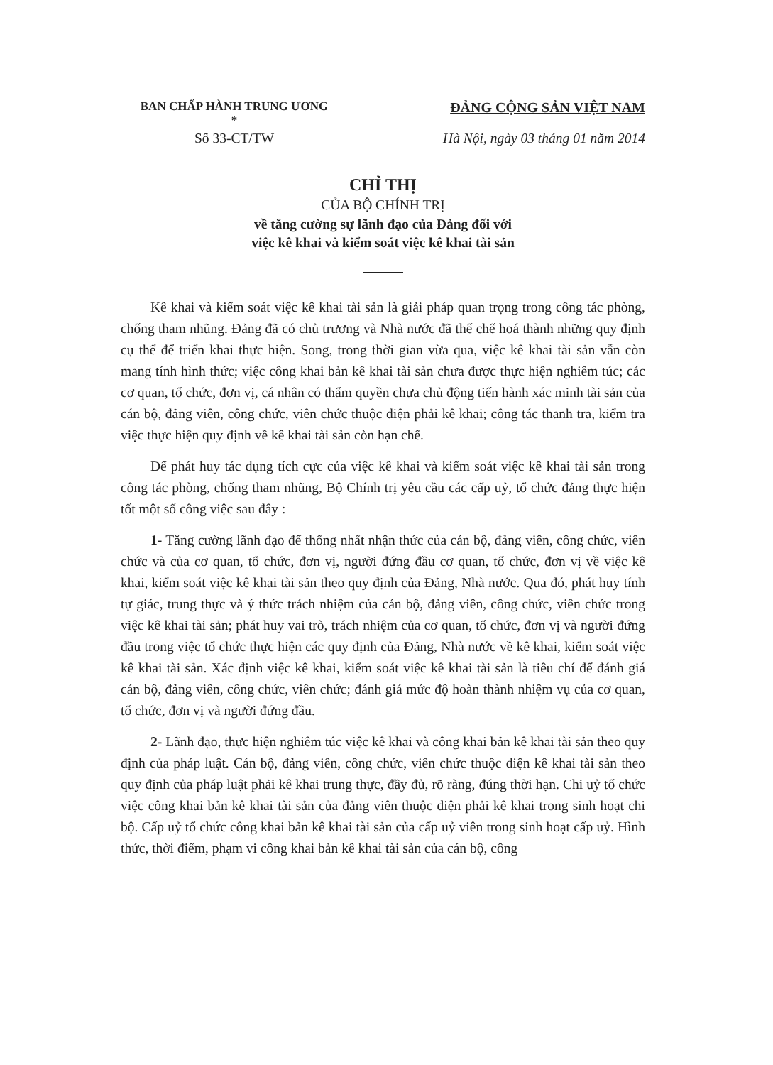BAN CHẤP HÀNH TRUNG ƯƠNG
*
ĐẢNG CỘNG SẢN VIỆT NAM
Số 33-CT/TW Hà Nội, ngày 03 tháng 01 năm 2014
CHỈ THỊ
CỦA BỘ CHÍNH TRỊ
về tăng cường sự lãnh đạo của Đảng đối với
việc kê khai và kiểm soát việc kê khai tài sản
Kê khai và kiểm soát việc kê khai tài sản là giải pháp quan trọng trong công tác phòng, chống tham nhũng. Đảng đã có chủ trương và Nhà nước đã thể chế hoá thành những quy định cụ thể để triển khai thực hiện. Song, trong thời gian vừa qua, việc kê khai tài sản vẫn còn mang tính hình thức; việc công khai bản kê khai tài sản chưa được thực hiện nghiêm túc; các cơ quan, tổ chức, đơn vị, cá nhân có thẩm quyền chưa chủ động tiến hành xác minh tài sản của cán bộ, đảng viên, công chức, viên chức thuộc diện phải kê khai; công tác thanh tra, kiểm tra việc thực hiện quy định về kê khai tài sản còn hạn chế.
Để phát huy tác dụng tích cực của việc kê khai và kiểm soát việc kê khai tài sản trong công tác phòng, chống tham nhũng, Bộ Chính trị yêu cầu các cấp uỷ, tổ chức đảng thực hiện tốt một số công việc sau đây :
1- Tăng cường lãnh đạo để thống nhất nhận thức của cán bộ, đảng viên, công chức, viên chức và của cơ quan, tổ chức, đơn vị, người đứng đầu cơ quan, tổ chức, đơn vị về việc kê khai, kiểm soát việc kê khai tài sản theo quy định của Đảng, Nhà nước. Qua đó, phát huy tính tự giác, trung thực và ý thức trách nhiệm của cán bộ, đảng viên, công chức, viên chức trong việc kê khai tài sản; phát huy vai trò, trách nhiệm của cơ quan, tổ chức, đơn vị và người đứng đầu trong việc tổ chức thực hiện các quy định của Đảng, Nhà nước về kê khai, kiểm soát việc kê khai tài sản. Xác định việc kê khai, kiểm soát việc kê khai tài sản là tiêu chí để đánh giá cán bộ, đảng viên, công chức, viên chức; đánh giá mức độ hoàn thành nhiệm vụ của cơ quan, tổ chức, đơn vị và người đứng đầu.
2- Lãnh đạo, thực hiện nghiêm túc việc kê khai và công khai bản kê khai tài sản theo quy định của pháp luật. Cán bộ, đảng viên, công chức, viên chức thuộc diện kê khai tài sản theo quy định của pháp luật phải kê khai trung thực, đầy đủ, rõ ràng, đúng thời hạn. Chi uỷ tổ chức việc công khai bản kê khai tài sản của đảng viên thuộc diện phải kê khai trong sinh hoạt chi bộ. Cấp uỷ tổ chức công khai bản kê khai tài sản của cấp uỷ viên trong sinh hoạt cấp uỷ. Hình thức, thời điểm, phạm vi công khai bản kê khai tài sản của cán bộ, công